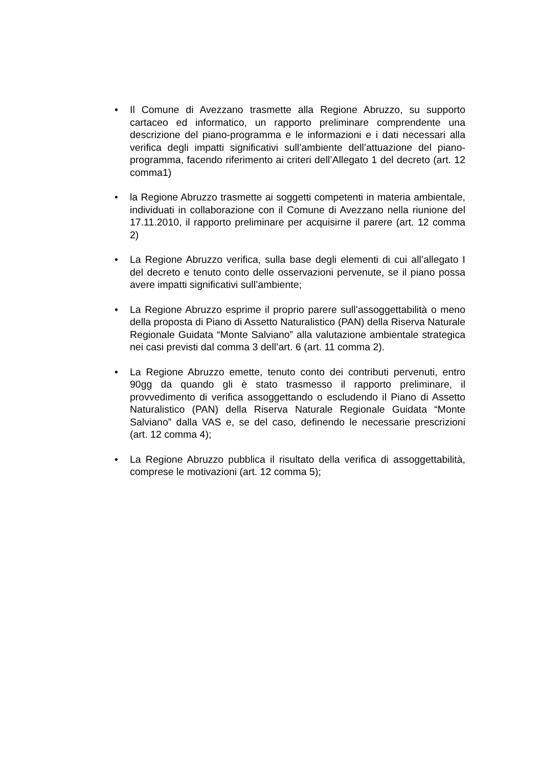• Il Comune di Avezzano trasmette alla Regione Abruzzo, su supporto cartaceo ed informatico, un rapporto preliminare comprendente una descrizione del piano-programma e le informazioni e i dati necessari alla verifica degli impatti significativi sull’ambiente dell’attuazione del piano-programma, facendo riferimento ai criteri dell’Allegato 1 del decreto (art. 12 comma1)
• la Regione Abruzzo trasmette ai soggetti competenti in materia ambientale, individuati in collaborazione con il Comune di Avezzano nella riunione del 17.11.2010, il rapporto preliminare per acquisirne il parere (art. 12 comma 2)
• La Regione Abruzzo verifica, sulla base degli elementi di cui all’allegato I del decreto e tenuto conto delle osservazioni pervenute, se il piano possa avere impatti significativi sull’ambiente;
• La Regione Abruzzo esprime il proprio parere sull’assoggettabilità o meno della proposta di Piano di Assetto Naturalistico (PAN) della Riserva Naturale Regionale Guidata “Monte Salviano” alla valutazione ambientale strategica nei casi previsti dal comma 3 dell’art. 6 (art. 11 comma 2).
• La Regione Abruzzo emette, tenuto conto dei contributi pervenuti, entro 90gg da quando gli è stato trasmesso il rapporto preliminare, il provvedimento di verifica assoggettando o escludendo il Piano di Assetto Naturalistico (PAN) della Riserva Naturale Regionale Guidata “Monte Salviano” dalla VAS e, se del caso, definendo le necessarie prescrizioni (art. 12 comma 4);
• La Regione Abruzzo pubblica il risultato della verifica di assoggettabilità, comprese le motivazioni (art. 12 comma 5);